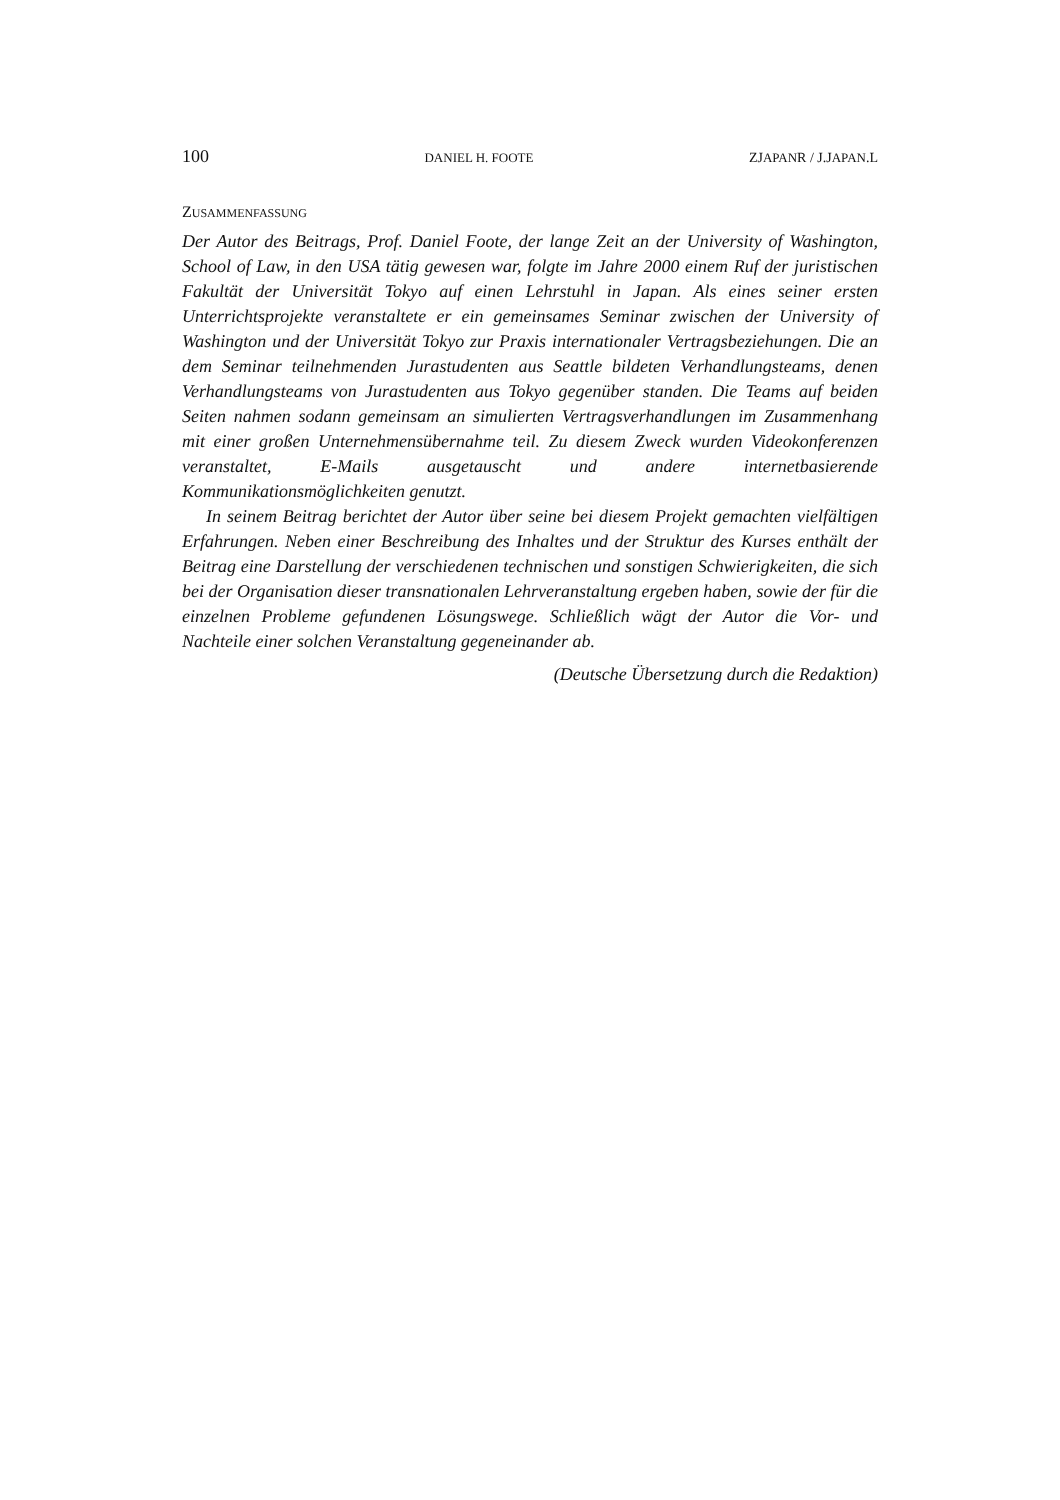100 DANIEL H. FOOTE ZJAPANR / J.JAPAN.L
ZUSAMMENFASSUNG
Der Autor des Beitrags, Prof. Daniel Foote, der lange Zeit an der University of Washington, School of Law, in den USA tätig gewesen war, folgte im Jahre 2000 einem Ruf der juristischen Fakultät der Universität Tokyo auf einen Lehrstuhl in Japan. Als eines seiner ersten Unterrichtsprojekte veranstaltete er ein gemeinsames Seminar zwischen der University of Washington und der Universität Tokyo zur Praxis internationaler Vertragsbeziehungen. Die an dem Seminar teilnehmenden Jurastudenten aus Seattle bildeten Verhandlungsteams, denen Verhandlungsteams von Jurastudenten aus Tokyo gegenüber standen. Die Teams auf beiden Seiten nahmen sodann gemeinsam an simulierten Vertragsverhandlungen im Zusammenhang mit einer großen Unternehmensübernahme teil. Zu diesem Zweck wurden Videokonferenzen veranstaltet, E-Mails ausgetauscht und andere internetbasierende Kommunikationsmöglichkeiten genutzt.
In seinem Beitrag berichtet der Autor über seine bei diesem Projekt gemachten vielfältigen Erfahrungen. Neben einer Beschreibung des Inhaltes und der Struktur des Kurses enthält der Beitrag eine Darstellung der verschiedenen technischen und sonstigen Schwierigkeiten, die sich bei der Organisation dieser transnationalen Lehrveranstaltung ergeben haben, sowie der für die einzelnen Probleme gefundenen Lösungswege. Schließlich wägt der Autor die Vor- und Nachteile einer solchen Veranstaltung gegeneinander ab.
(Deutsche Übersetzung durch die Redaktion)